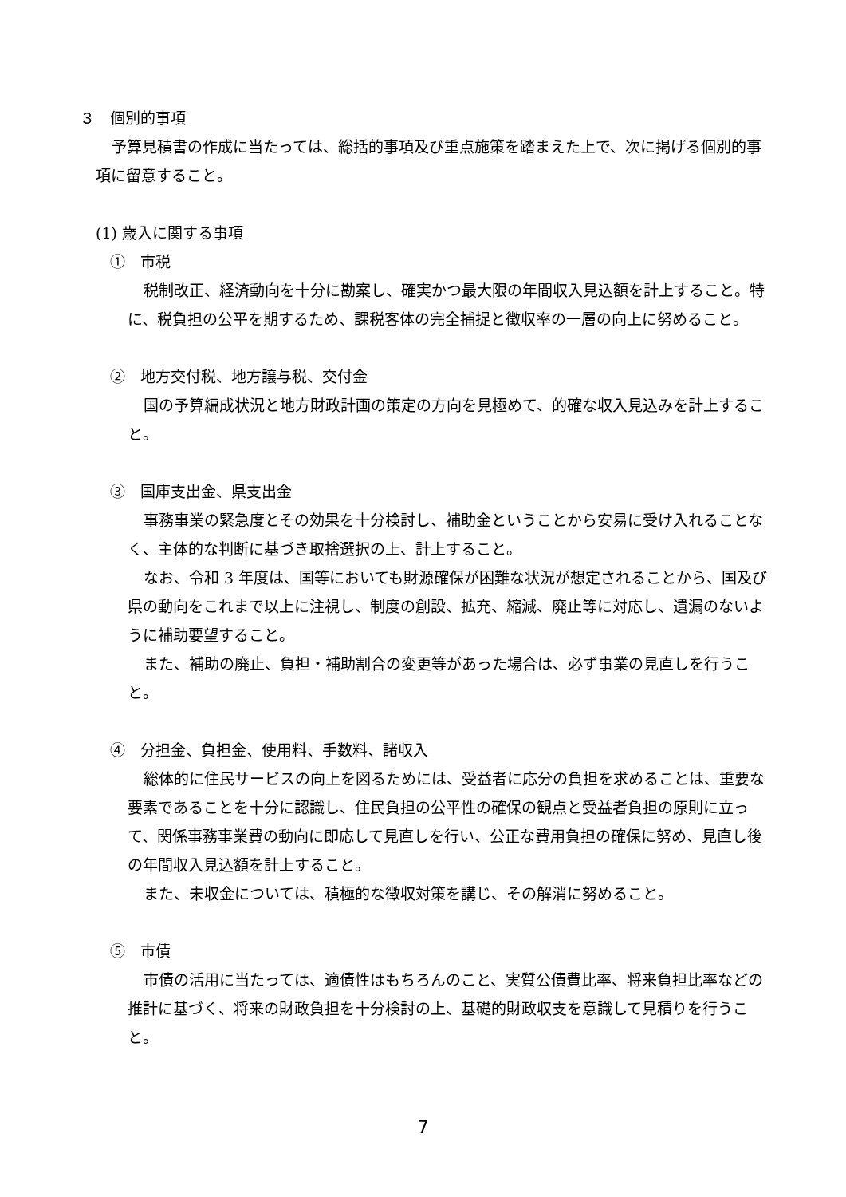３　個別的事項
予算見積書の作成に当たっては、総括的事項及び重点施策を踏まえた上で、次に掲げる個別的事項に留意すること。
(1) 歳入に関する事項
①　市税
税制改正、経済動向を十分に勘案し、確実かつ最大限の年間収入見込額を計上すること。特に、税負担の公平を期するため、課税客体の完全捕捉と徴収率の一層の向上に努めること。
②　地方交付税、地方譲与税、交付金
国の予算編成状況と地方財政計画の策定の方向を見極めて、的確な収入見込みを計上すること。
③　国庫支出金、県支出金
事務事業の緊急度とその効果を十分検討し、補助金ということから安易に受け入れることなく、主体的な判断に基づき取捨選択の上、計上すること。
なお、令和 3 年度は、国等においても財源確保が困難な状況が想定されることから、国及び県の動向をこれまで以上に注視し、制度の創設、拡充、縮減、廃止等に対応し、遺漏のないように補助要望すること。
また、補助の廃止、負担・補助割合の変更等があった場合は、必ず事業の見直しを行うこと。
④　分担金、負担金、使用料、手数料、諸収入
総体的に住民サービスの向上を図るためには、受益者に応分の負担を求めることは、重要な要素であることを十分に認識し、住民負担の公平性の確保の観点と受益者負担の原則に立って、関係事務事業費の動向に即応して見直しを行い、公正な費用負担の確保に努め、見直し後の年間収入見込額を計上すること。
また、未収金については、積極的な徴収対策を講じ、その解消に努めること。
⑤　市債
市債の活用に当たっては、適債性はもちろんのこと、実質公債費比率、将来負担比率などの推計に基づく、将来の財政負担を十分検討の上、基礎的財政収支を意識して見積りを行うこと。
7